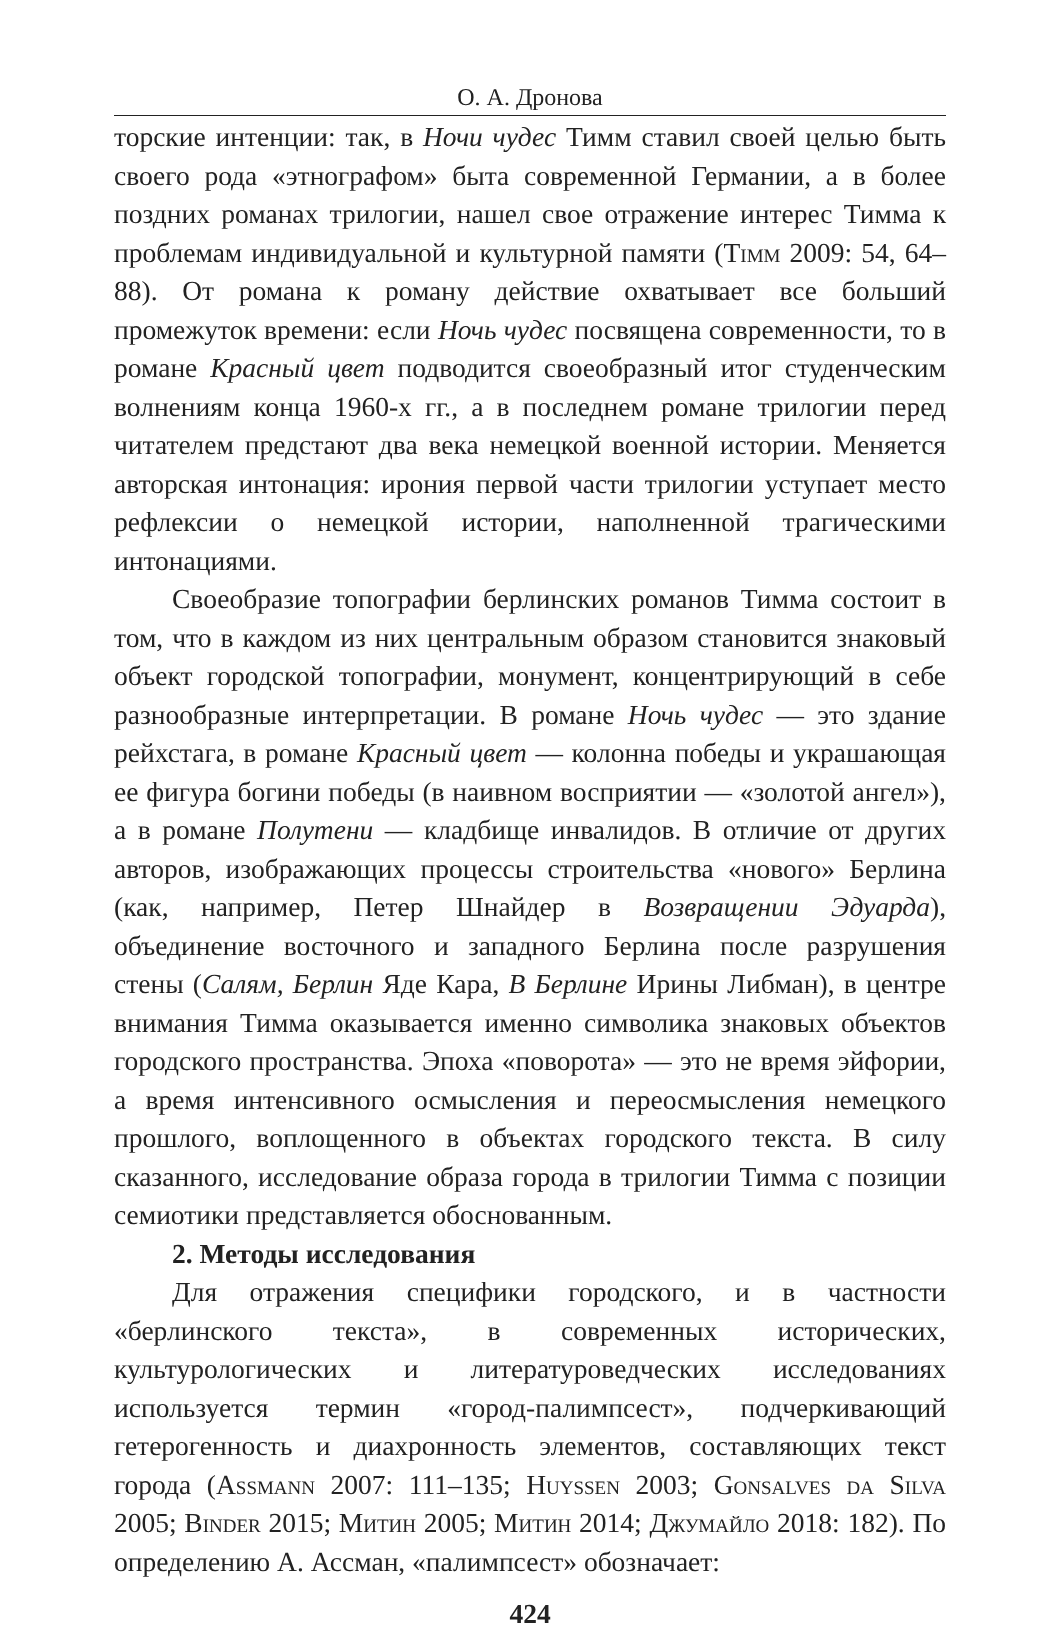О. А. Дронова
торские интенции: так, в Ночи чудес Тимм ставил своей целью быть своего рода «этнографом» быта современной Германии, а в более поздних романах трилогии, нашел свое отражение интерес Тимма к проблемам индивидуальной и культурной памяти (Timm 2009: 54, 64–88). От романа к роману действие охватывает все больший промежуток времени: если Ночь чудес посвящена современности, то в романе Красный цвет подводится своеобразный итог студенческим волнениям конца 1960-х гг., а в последнем романе трилогии перед читателем предстают два века немецкой военной истории. Меняется авторская интонация: ирония первой части трилогии уступает место рефлексии о немецкой истории, наполненной трагическими интонациями.
Своеобразие топографии берлинских романов Тимма состоит в том, что в каждом из них центральным образом становится знаковый объект городской топографии, монумент, концентрирующий в себе разнообразные интерпретации. В романе Ночь чудес — это здание рейхстага, в романе Красный цвет — колонна победы и украшающая ее фигура богини победы (в наивном восприятии — «золотой ангел»), а в романе Полутени — кладбище инвалидов. В отличие от других авторов, изображающих процессы строительства «нового» Берлина (как, например, Петер Шнайдер в Возвращении Эдуарда), объединение восточного и западного Берлина после разрушения стены (Салям, Берлин Яде Кара, В Берлине Ирины Либман), в центре внимания Тимма оказывается именно символика знаковых объектов городского пространства. Эпоха «поворота» — это не время эйфории, а время интенсивного осмысления и переосмысления немецкого прошлого, воплощенного в объектах городского текста. В силу сказанного, исследование образа города в трилогии Тимма с позиции семиотики представляется обоснованным.
2. Методы исследования
Для отражения специфики городского, и в частности «берлинского текста», в современных исторических, культурологических и литературоведческих исследованиях используется термин «город-палимпсест», подчеркивающий гетерогенность и диахронность элементов, составляющих текст города (Assmann 2007: 111–135; Huyssen 2003; Gonsalves da Silva 2005; Binder 2015; Митин 2005; Митин 2014; Джумайло 2018: 182). По определению А. Ассман, «палимпсест» обозначает:
424